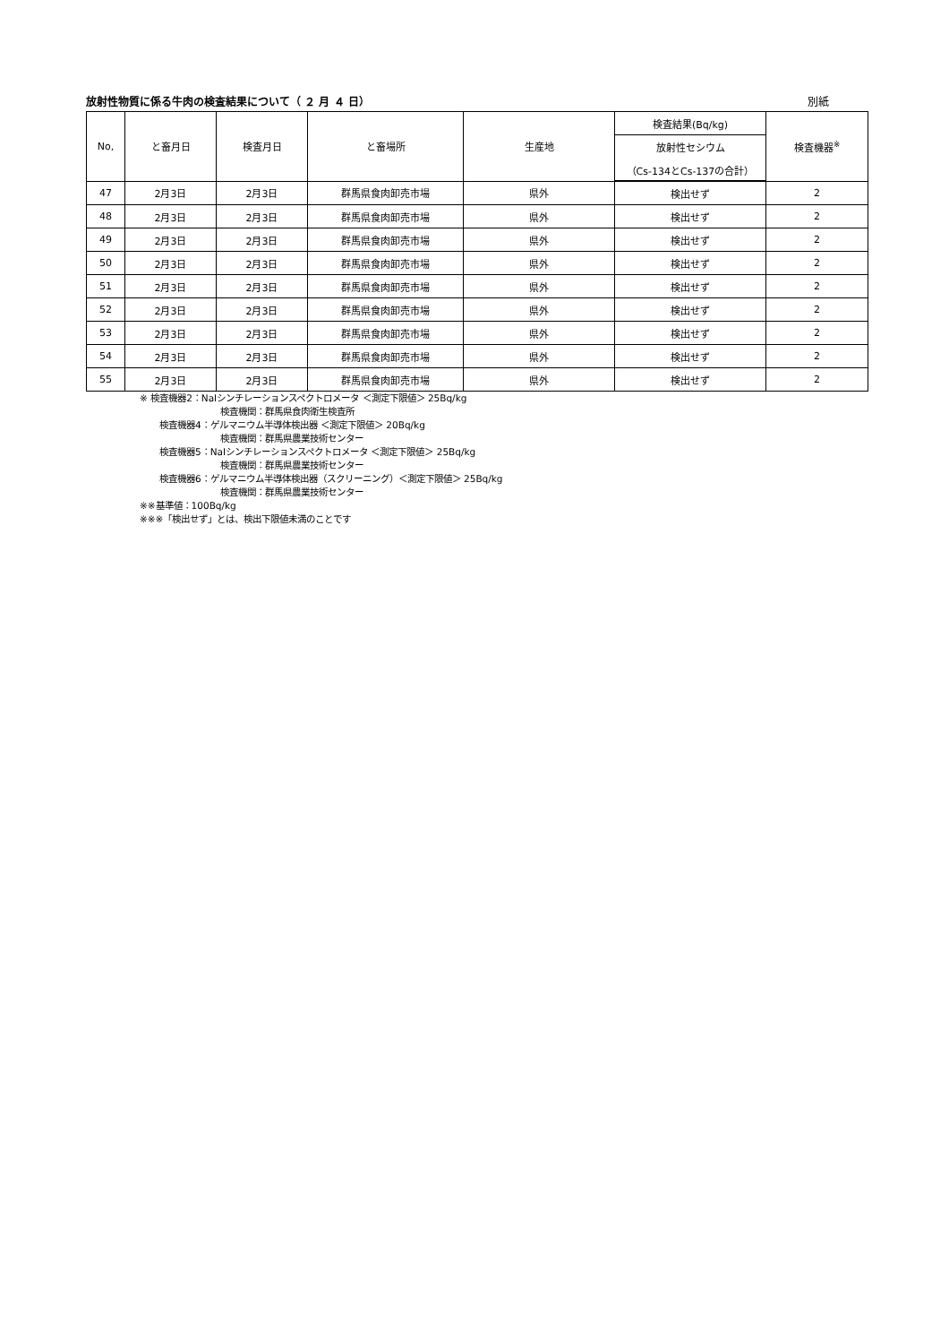放射性物質に係る牛肉の検査結果について（ ２ 月 ４ 日） 別紙
| No, | と畜月日 | 検査月日 | と畜場所 | 生産地 | 検査結果(Bq/kg) | 検査機器<sup>※</sup> |
| --- | --- | --- | --- | --- | --- | --- |
| | | | | | 放射性セシウム | |
| | | | | | （Cs-134とCs-137の合計） | |
| 47 | 2月3日 | 2月3日 | 群馬県食肉卸売市場 | 県外 | 検出せず | 2 |
| 48 | 2月3日 | 2月3日 | 群馬県食肉卸売市場 | 県外 | 検出せず | 2 |
| 49 | 2月3日 | 2月3日 | 群馬県食肉卸売市場 | 県外 | 検出せず | 2 |
| 50 | 2月3日 | 2月3日 | 群馬県食肉卸売市場 | 県外 | 検出せず | 2 |
| 51 | 2月3日 | 2月3日 | 群馬県食肉卸売市場 | 県外 | 検出せず | 2 |
| 52 | 2月3日 | 2月3日 | 群馬県食肉卸売市場 | 県外 | 検出せず | 2 |
| 53 | 2月3日 | 2月3日 | 群馬県食肉卸売市場 | 県外 | 検出せず | 2 |
| 54 | 2月3日 | 2月3日 | 群馬県食肉卸売市場 | 県外 | 検出せず | 2 |
| 55 | 2月3日 | 2月3日 | 群馬県食肉卸売市場 | 県外 | 検出せず | 2 |
※ 検査機器2：NaIシンチレーションスペクトロメータ ＜測定下限値＞ 25Bq/kg
検査機関：群馬県食肉衛生検査所
検査機器4：ゲルマニウム半導体検出器 ＜測定下限値＞ 20Bq/kg
検査機関：群馬県農業技術センター
検査機器5：NaIシンチレーションスペクトロメータ ＜測定下限値＞ 25Bq/kg
検査機関：群馬県農業技術センター
検査機器6：ゲルマニウム半導体検出器（スクリーニング）＜測定下限値＞ 25Bq/kg
検査機関：群馬県農業技術センター
※※基準値：100Bq/kg
※※※「検出せず」とは、検出下限値未満のことです